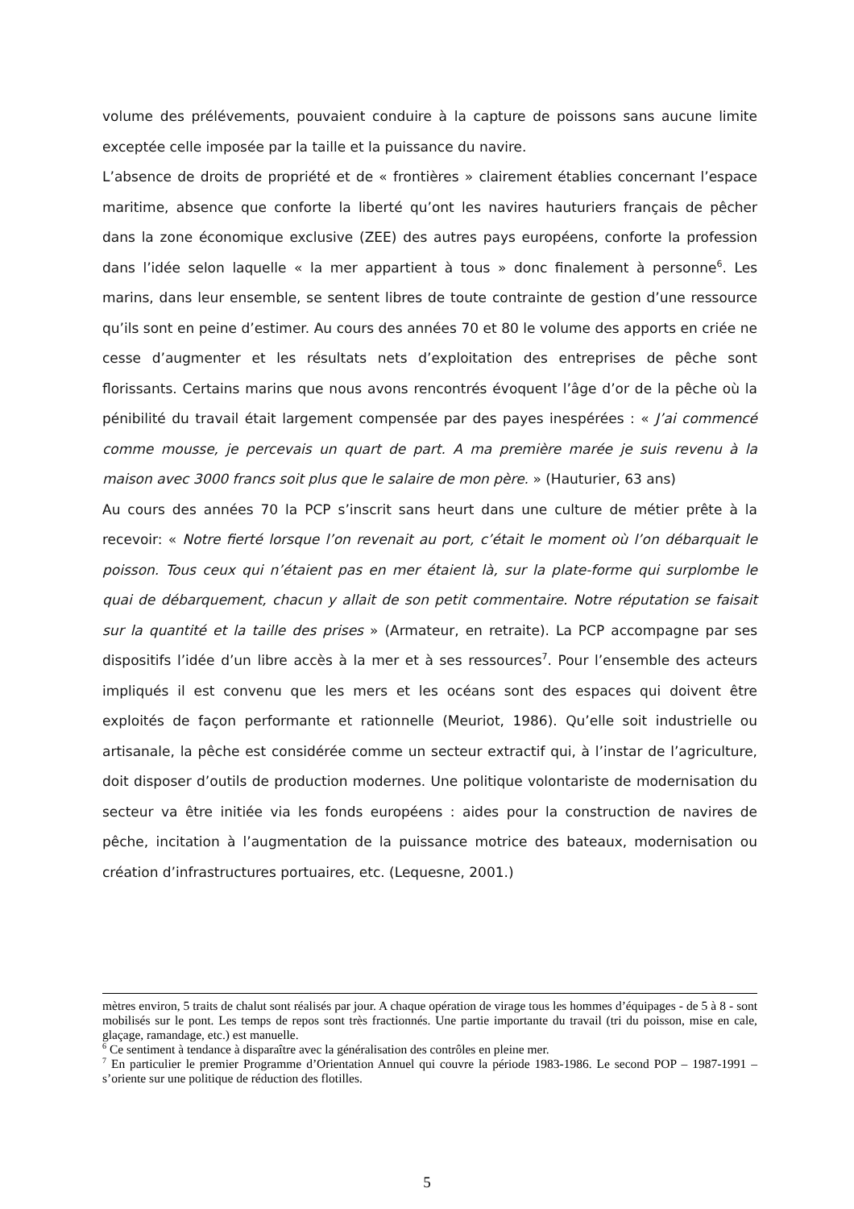volume des prélévements, pouvaient conduire à la capture de poissons sans aucune limite exceptée celle imposée par la taille et la puissance du navire.
L’absence de droits de propriété et de « frontières » clairement établies concernant l’espace maritime, absence que conforte la liberté qu’ont les navires hauturiers français de pêcher dans la zone économique exclusive (ZEE) des autres pays européens, conforte la profession dans l’idée selon laquelle « la mer appartient à tous » donc finalement à personne<sup>6</sup>. Les marins, dans leur ensemble, se sentent libres de toute contrainte de gestion d’une ressource qu’ils sont en peine d’estimer. Au cours des années 70 et 80 le volume des apports en criée ne cesse d’augmenter et les résultats nets d’exploitation des entreprises de pêche sont florissants. Certains marins que nous avons rencontrés évoquent l’âge d’or de la pêche où la pénibilité du travail était largement compensée par des payes inespérées : « J’ai commencé comme mousse, je percevais un quart de part. A ma première marée je suis revenu à la maison avec 3000 francs soit plus que le salaire de mon père. » (Hauturier, 63 ans)
Au cours des années 70 la PCP s’inscrit sans heurt dans une culture de métier prête à la recevoir: « Notre fierté lorsque l’on revenait au port, c’était le moment où l’on débarquait le poisson. Tous ceux qui n’étaient pas en mer étaient là, sur la plate-forme qui surplombe le quai de débarquement, chacun y allait de son petit commentaire. Notre réputation se faisait sur la quantité et la taille des prises » (Armateur, en retraite). La PCP accompagne par ses dispositifs l’idée d’un libre accès à la mer et à ses ressources<sup>7</sup>. Pour l’ensemble des acteurs impliqués il est convenu que les mers et les océans sont des espaces qui doivent être exploités de façon performante et rationnelle (Meuriot, 1986). Qu’elle soit industrielle ou artisanale, la pêche est considérée comme un secteur extractif qui, à l’instar de l’agriculture, doit disposer d’outils de production modernes. Une politique volontariste de modernisation du secteur va être initiée via les fonds européens : aides pour la construction de navires de pêche, incitation à l’augmentation de la puissance motrice des bateaux, modernisation ou création d’infrastructures portuaires, etc. (Lequesne, 2001.)
mètres environ, 5 traits de chalut sont réalisés par jour. A chaque opération de virage tous les hommes d’équipages - de 5 à 8 - sont mobilisés sur le pont. Les temps de repos sont très fractionnés. Une partie importante du travail (tri du poisson, mise en cale, glaçage, ramandage, etc.) est manuelle.
<sup>6</sup> Ce sentiment à tendance à disparaître avec la généralisation des contrôles en pleine mer.
<sup>7</sup> En particulier le premier Programme d’Orientation Annuel qui couvre la période 1983-1986. Le second POP – 1987-1991 – s’oriente sur une politique de réduction des flotilles.
5